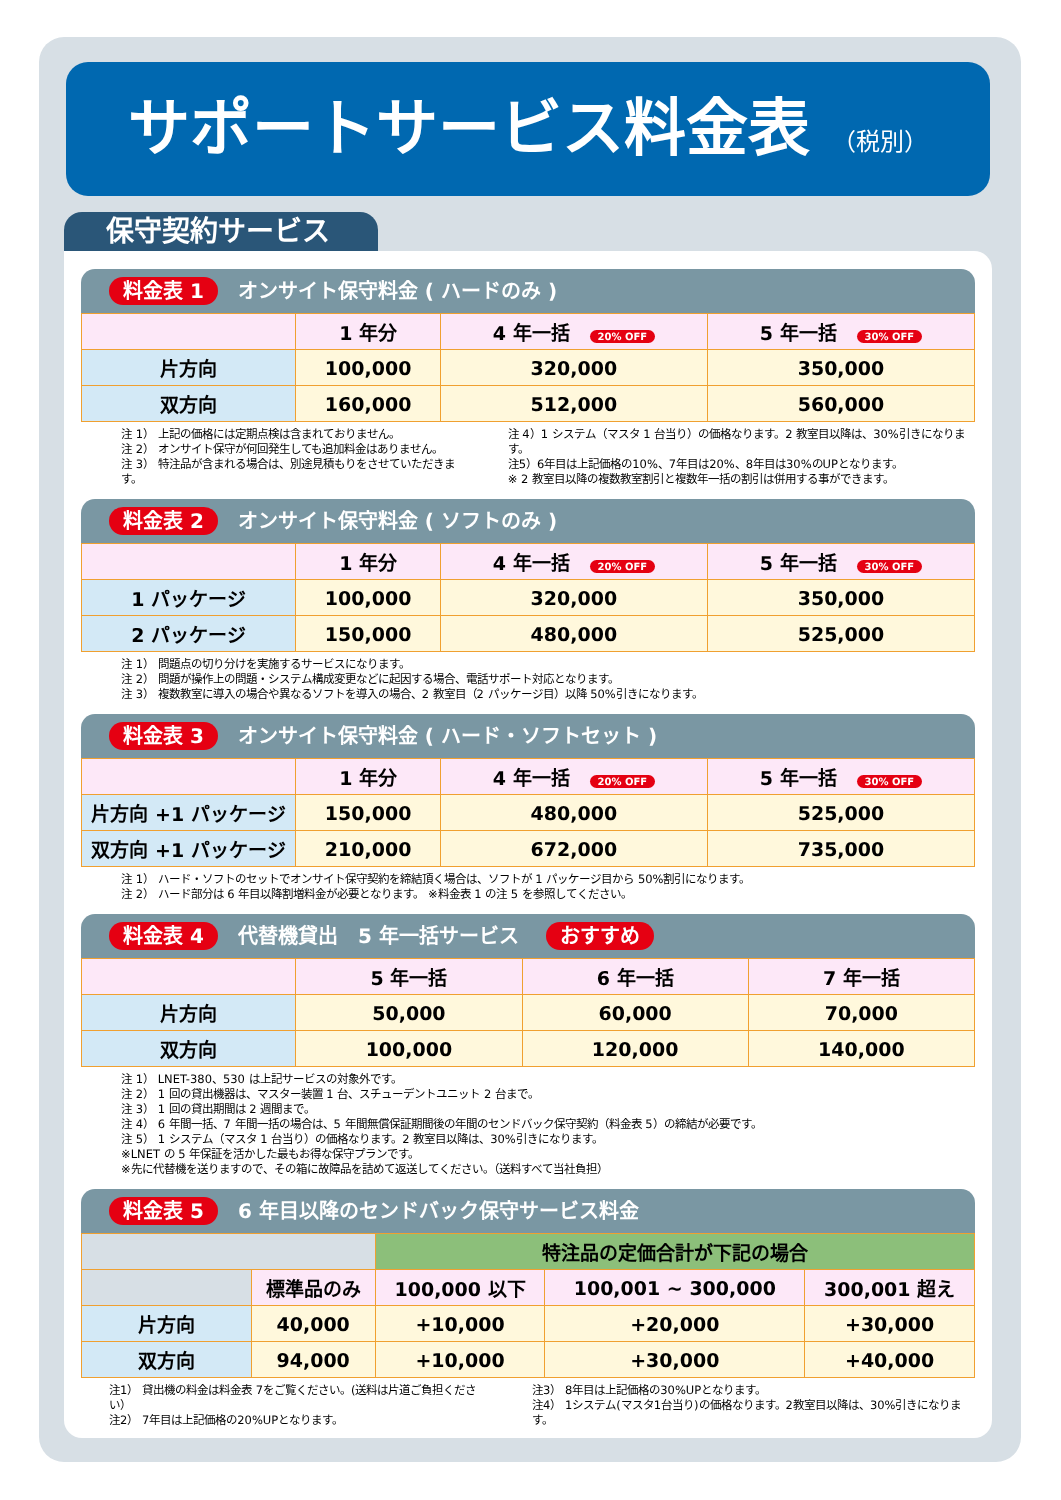サポートサービス料金表 （税別）
保守契約サービス
料金表 1 オンサイト保守料金 ( ハードのみ )
| | 1 年分 | 4 年一括 20% OFF | 5 年一括 30% OFF |
| --- | --- | --- | --- |
| 片方向 | 100,000 | 320,000 | 350,000 |
| 双方向 | 160,000 | 512,000 | 560,000 |
注 1） 上記の価格には定期点検は含まれておりません。
注 2） オンサイト保守が何回発生しても追加料金はありません。
注 3） 特注品が含まれる場合は、別途見積もりをさせていただきます。
注 4）1 システム（マスタ 1 台当り）の価格なります。2 教室目以降は、30%引きになります。
注5）6年目は上記価格の10%、7年目は20%、8年目は30%のUPとなります。
※ 2 教室目以降の複数教室割引と複数年一括の割引は併用する事ができます。
料金表 2 オンサイト保守料金 ( ソフトのみ )
| | 1 年分 | 4 年一括 20% OFF | 5 年一括 30% OFF |
| --- | --- | --- | --- |
| 1 パッケージ | 100,000 | 320,000 | 350,000 |
| 2 パッケージ | 150,000 | 480,000 | 525,000 |
注 1） 問題点の切り分けを実施するサービスになります。
注 2） 問題が操作上の問題・システム構成変更などに起因する場合、電話サポート対応となります。
注 3） 複数教室に導入の場合や異なるソフトを導入の場合、2 教室目（2 パッケージ目）以降 50%引きになります。
料金表 3 オンサイト保守料金 ( ハード・ソフトセット )
| | 1 年分 | 4 年一括 20% OFF | 5 年一括 30% OFF |
| --- | --- | --- | --- |
| 片方向 +1 パッケージ | 150,000 | 480,000 | 525,000 |
| 双方向 +1 パッケージ | 210,000 | 672,000 | 735,000 |
注 1） ハード・ソフトのセットでオンサイト保守契約を締結頂く場合は、ソフトが 1 パッケージ目から 50%割引になります。
注 2） ハード部分は 6 年目以降割増料金が必要となります。 ※料金表 1 の注 5 を参照してください。
料金表 4 代替機貸出　5 年一括サービス おすすめ
| | 5 年一括 | 6 年一括 | 7 年一括 |
| --- | --- | --- | --- |
| 片方向 | 50,000 | 60,000 | 70,000 |
| 双方向 | 100,000 | 120,000 | 140,000 |
注 1） LNET-380、530 は上記サービスの対象外です。
注 2） 1 回の貸出機器は、マスター装置 1 台、スチューデントユニット 2 台まで。
注 3） 1 回の貸出期間は 2 週間まで。
注 4） 6 年間一括、7 年間一括の場合は、5 年間無償保証期間後の年間のセンドバック保守契約（料金表 5）の締結が必要です。
注 5） 1 システム（マスタ 1 台当り）の価格なります。2 教室目以降は、30%引きになります。
※LNET の 5 年保証を活かした最もお得な保守プランです。
※先に代替機を送りますので、その箱に故障品を詰めて返送してください。（送料すべて当社負担）
料金表 5 6 年目以降のセンドバック保守サービス料金
| | | 特注品の定価合計が下記の場合 | | |
| | 標準品のみ | 100,000 以下 | 100,001 ~ 300,000 | 300,001 超え |
| 片方向 | 40,000 | +10,000 | +20,000 | +30,000 |
| 双方向 | 94,000 | +10,000 | +30,000 | +40,000 |
注1） 貸出機の料金は料金表 7をご覧ください。(送料は片道ご負担ください）
注2） 7年目は上記価格の20%UPとなります。
注3） 8年目は上記価格の30%UPとなります。
注4） 1システム(マスタ1台当り)の価格なります。2教室目以降は、30%引きになります。